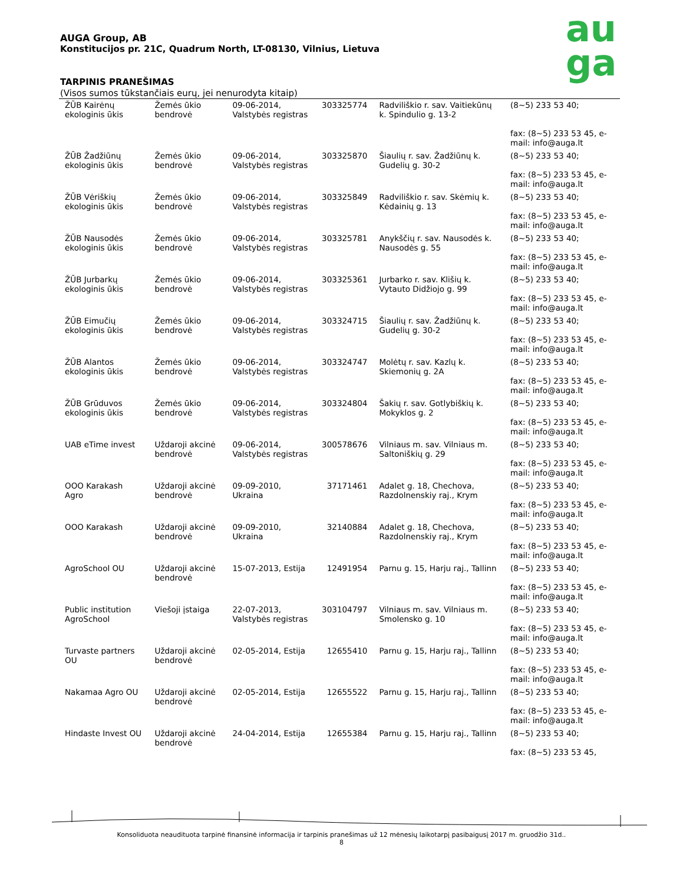AUGA Group, AB
Konstitucijos pr. 21C, Quadrum North, LT-08130, Vilnius, Lietuva
TARPINIS PRANEŠIMAS
(Visos sumos tūkstančiais eurų, jei nenurodyta kitaip)
au
ga
| ŽŪB Kairėnų ekologinis ūkis | Žemės ūkio bendrovė | 09-06-2014, Valstybės registras | 303325774 | Radviliškio r. sav. Vaitiekūnų k. Spindulio g. 13-2 | (8~5) 233 53 40; fax: (8~5) 233 53 45, e-mail: info@auga.lt |
| ŽŪB Žadžiūnų ekologinis ūkis | Žemės ūkio bendrovė | 09-06-2014, Valstybės registras | 303325870 | Šiaulių r. sav. Žadžiūnų k. Gudelių g. 30-2 | (8~5) 233 53 40; fax: (8~5) 233 53 45, e-mail: info@auga.lt |
| ŽŪB Vėriškių ekologinis ūkis | Žemės ūkio bendrovė | 09-06-2014, Valstybės registras | 303325849 | Radviliškio r. sav. Skėmių k. Kėdainių g. 13 | (8~5) 233 53 40; fax: (8~5) 233 53 45, e-mail: info@auga.lt |
| ŽŪB Nausodės ekologinis ūkis | Žemės ūkio bendrovė | 09-06-2014, Valstybės registras | 303325781 | Anykščių r. sav. Nausodės k. Nausodės g. 55 | (8~5) 233 53 40; fax: (8~5) 233 53 45, e-mail: info@auga.lt |
| ŽŪB Jurbarkų ekologinis ūkis | Žemės ūkio bendrovė | 09-06-2014, Valstybės registras | 303325361 | Jurbarko r. sav. Klišių k. Vytauto Didžiojo g. 99 | (8~5) 233 53 40; fax: (8~5) 233 53 45, e-mail: info@auga.lt |
| ŽŪB Eimučių ekologinis ūkis | Žemės ūkio bendrovė | 09-06-2014, Valstybės registras | 303324715 | Šiaulių r. sav. Žadžiūnų k. Gudelių g. 30-2 | (8~5) 233 53 40; fax: (8~5) 233 53 45, e-mail: info@auga.lt |
| ŽŪB Alantos ekologinis ūkis | Žemės ūkio bendrovė | 09-06-2014, Valstybės registras | 303324747 | Molėtų r. sav. Kazlų k. Skiemonių g. 2A | (8~5) 233 53 40; fax: (8~5) 233 53 45, e-mail: info@auga.lt |
| ŽŪB Grūduvos ekologinis ūkis | Žemės ūkio bendrovė | 09-06-2014, Valstybės registras | 303324804 | Šakių r. sav. Gotlybiškių k. Mokyklos g. 2 | (8~5) 233 53 40; fax: (8~5) 233 53 45, e-mail: info@auga.lt |
| UAB eTime invest | Uždaroji akcinė bendrovė | 09-06-2014, Valstybės registras | 300578676 | Vilniaus m. sav. Vilniaus m. Saltoniškių g. 29 | (8~5) 233 53 40; fax: (8~5) 233 53 45, e-mail: info@auga.lt |
| OOO Karakash Agro | Uždaroji akcinė bendrovė | 09-09-2010, Ukraina | 37171461 | Adalet g. 18, Chechova, Razdolnenskiy raj., Krym | (8~5) 233 53 40; fax: (8~5) 233 53 45, e-mail: info@auga.lt |
| OOO Karakash | Uždaroji akcinė bendrovė | 09-09-2010, Ukraina | 32140884 | Adalet g. 18, Chechova, Razdolnenskiy raj., Krym | (8~5) 233 53 40; fax: (8~5) 233 53 45, e-mail: info@auga.lt |
| AgroSchool OU | Uždaroji akcinė bendrovė | 15-07-2013, Estija | 12491954 | Parnu g. 15, Harju raj., Tallinn | (8~5) 233 53 40; fax: (8~5) 233 53 45, e-mail: info@auga.lt |
| Public institution AgroSchool | Viešoji įstaiga | 22-07-2013, Valstybės registras | 303104797 | Vilniaus m. sav. Vilniaus m. Smolensko g. 10 | (8~5) 233 53 40; fax: (8~5) 233 53 45, e-mail: info@auga.lt |
| Turvaste partners OU | Uždaroji akcinė bendrovė | 02-05-2014, Estija | 12655410 | Parnu g. 15, Harju raj., Tallinn | (8~5) 233 53 40; fax: (8~5) 233 53 45, e-mail: info@auga.lt |
| Nakamaa Agro OU | Uždaroji akcinė bendrovė | 02-05-2014, Estija | 12655522 | Parnu g. 15, Harju raj., Tallinn | (8~5) 233 53 40; fax: (8~5) 233 53 45, e-mail: info@auga.lt |
| Hindaste Invest OU | Uždaroji akcinė bendrovė | 24-04-2014, Estija | 12655384 | Parnu g. 15, Harju raj., Tallinn | (8~5) 233 53 40; fax: (8~5) 233 53 45, |
Konsoliduota neaudituota tarpinė finansinė informacija ir tarpinis pranešimas už 12 mėnesių laikotarpį pasibaigusį 2017 m. gruodžio 31d..
8